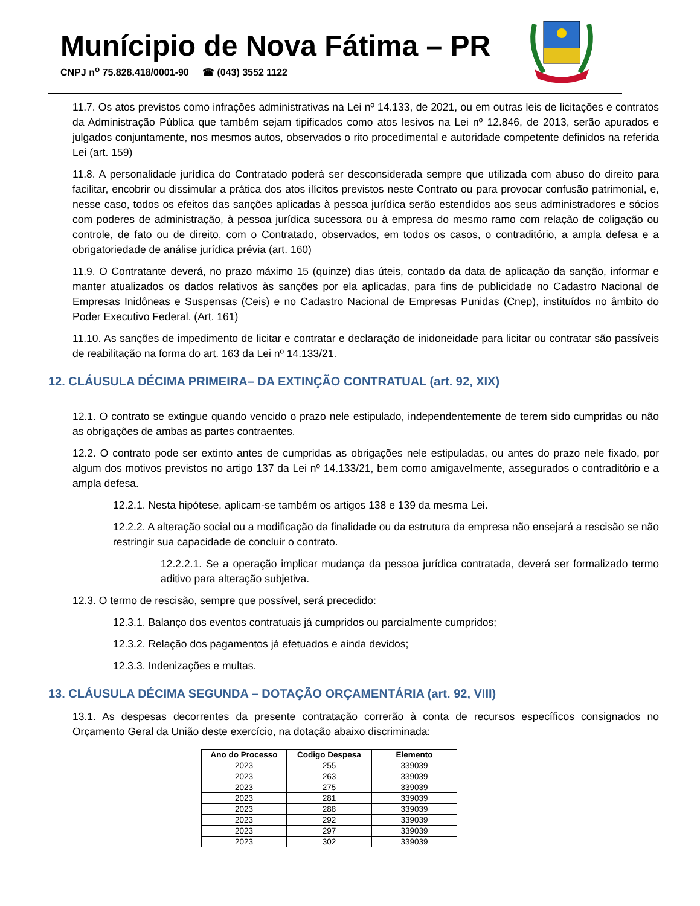Munícipio de Nova Fátima – PR
CNPJ n<sup>o</sup> 75.828.418/0001-90 ☎ (043) 3552 1122
11.7. Os atos previstos como infrações administrativas na Lei nº 14.133, de 2021, ou em outras leis de licitações e contratos da Administração Pública que também sejam tipificados como atos lesivos na Lei nº 12.846, de 2013, serão apurados e julgados conjuntamente, nos mesmos autos, observados o rito procedimental e autoridade competente definidos na referida Lei (art. 159)
11.8. A personalidade jurídica do Contratado poderá ser desconsiderada sempre que utilizada com abuso do direito para facilitar, encobrir ou dissimular a prática dos atos ilícitos previstos neste Contrato ou para provocar confusão patrimonial, e, nesse caso, todos os efeitos das sanções aplicadas à pessoa jurídica serão estendidos aos seus administradores e sócios com poderes de administração, à pessoa jurídica sucessora ou à empresa do mesmo ramo com relação de coligação ou controle, de fato ou de direito, com o Contratado, observados, em todos os casos, o contraditório, a ampla defesa e a obrigatoriedade de análise jurídica prévia (art. 160)
11.9. O Contratante deverá, no prazo máximo 15 (quinze) dias úteis, contado da data de aplicação da sanção, informar e manter atualizados os dados relativos às sanções por ela aplicadas, para fins de publicidade no Cadastro Nacional de Empresas Inidôneas e Suspensas (Ceis) e no Cadastro Nacional de Empresas Punidas (Cnep), instituídos no âmbito do Poder Executivo Federal. (Art. 161)
11.10. As sanções de impedimento de licitar e contratar e declaração de inidoneidade para licitar ou contratar são passíveis de reabilitação na forma do art. 163 da Lei nº 14.133/21.
12. CLÁUSULA DÉCIMA PRIMEIRA– DA EXTINÇÃO CONTRATUAL (art. 92, XIX)
12.1. O contrato se extingue quando vencido o prazo nele estipulado, independentemente de terem sido cumpridas ou não as obrigações de ambas as partes contraentes.
12.2. O contrato pode ser extinto antes de cumpridas as obrigações nele estipuladas, ou antes do prazo nele fixado, por algum dos motivos previstos no artigo 137 da Lei nº 14.133/21, bem como amigavelmente, assegurados o contraditório e a ampla defesa.
12.2.1. Nesta hipótese, aplicam-se também os artigos 138 e 139 da mesma Lei.
12.2.2. A alteração social ou a modificação da finalidade ou da estrutura da empresa não ensejará a rescisão se não restringir sua capacidade de concluir o contrato.
12.2.2.1. Se a operação implicar mudança da pessoa jurídica contratada, deverá ser formalizado termo aditivo para alteração subjetiva.
12.3. O termo de rescisão, sempre que possível, será precedido:
12.3.1. Balanço dos eventos contratuais já cumpridos ou parcialmente cumpridos;
12.3.2. Relação dos pagamentos já efetuados e ainda devidos;
12.3.3. Indenizações e multas.
13. CLÁUSULA DÉCIMA SEGUNDA – DOTAÇÃO ORÇAMENTÁRIA (art. 92, VIII)
13.1. As despesas decorrentes da presente contratação correrão à conta de recursos específicos consignados no Orçamento Geral da União deste exercício, na dotação abaixo discriminada:
| Ano do Processo | Codigo Despesa | Elemento |
| --- | --- | --- |
| 2023 | 255 | 339039 |
| 2023 | 263 | 339039 |
| 2023 | 275 | 339039 |
| 2023 | 281 | 339039 |
| 2023 | 288 | 339039 |
| 2023 | 292 | 339039 |
| 2023 | 297 | 339039 |
| 2023 | 302 | 339039 |